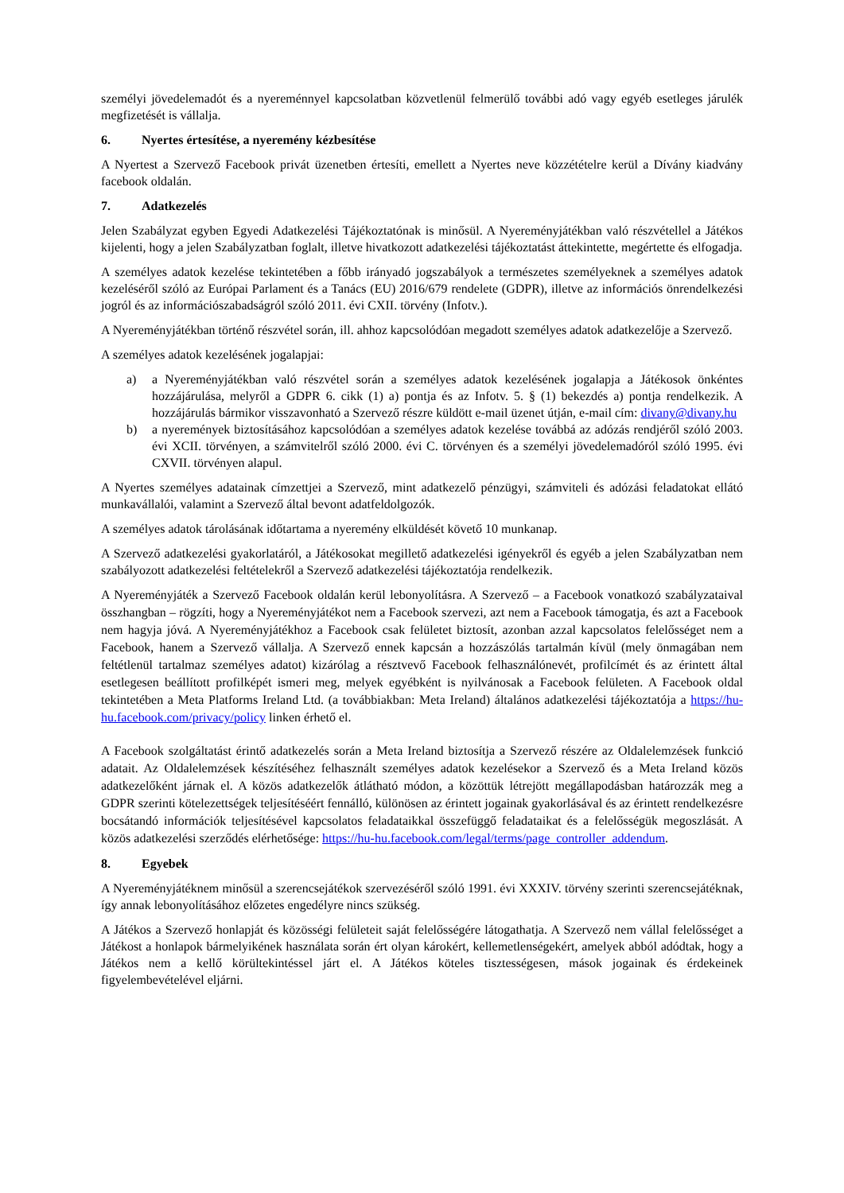személyi jövedelemadót és a nyereménnyel kapcsolatban közvetlenül felmerülő további adó vagy egyéb esetleges járulék megfizetését is vállalja.
6. Nyertes értesítése, a nyeremény kézbesítése
A Nyertest a Szervező Facebook privát üzenetben értesíti, emellett a Nyertes neve közzétételre kerül a Dívány kiadvány facebook oldalán.
7. Adatkezelés
Jelen Szabályzat egyben Egyedi Adatkezelési Tájékoztatónak is minősül. A Nyereményjátékban való részvétellel a Játékos kijelenti, hogy a jelen Szabályzatban foglalt, illetve hivatkozott adatkezelési tájékoztatást áttekintette, megértette és elfogadja.
A személyes adatok kezelése tekintetében a főbb irányadó jogszabályok a természetes személyeknek a személyes adatok kezeléséről szóló az Európai Parlament és a Tanács (EU) 2016/679 rendelete (GDPR), illetve az információs önrendelkezési jogról és az információszabadságról szóló 2011. évi CXII. törvény (Infotv.).
A Nyereményjátékban történő részvétel során, ill. ahhoz kapcsolódóan megadott személyes adatok adatkezelője a Szervező.
A személyes adatok kezelésének jogalapjai:
a) a Nyereményjátékban való részvétel során a személyes adatok kezelésének jogalapja a Játékosok önkéntes hozzájárulása, melyről a GDPR 6. cikk (1) a) pontja és az Infotv. 5. § (1) bekezdés a) pontja rendelkezik. A hozzájárulás bármikor visszavonható a Szervező részre küldött e-mail üzenet útján, e-mail cím: divany@divany.hu
b) a nyeremények biztosításához kapcsolódóan a személyes adatok kezelése továbbá az adózás rendjéről szóló 2003. évi XCII. törvényen, a számvitelről szóló 2000. évi C. törvényen és a személyi jövedelemadóról szóló 1995. évi CXVII. törvényen alapul.
A Nyertes személyes adatainak címzettjei a Szervező, mint adatkezelő pénzügyi, számviteli és adózási feladatokat ellátó munkavállalói, valamint a Szervező által bevont adatfeldolgozók.
A személyes adatok tárolásának időtartama a nyeremény elküldését követő 10 munkanap.
A Szervező adatkezelési gyakorlatáról, a Játékosokat megillető adatkezelési igényekről és egyéb a jelen Szabályzatban nem szabályozott adatkezelési feltételekről a Szervező adatkezelési tájékoztatója rendelkezik.
A Nyereményjáték a Szervező Facebook oldalán kerül lebonyolításra. A Szervező – a Facebook vonatkozó szabályzataival összhangban – rögzíti, hogy a Nyereményjátékot nem a Facebook szervezi, azt nem a Facebook támogatja, és azt a Facebook nem hagyja jóvá. A Nyereményjátékhoz a Facebook csak felületet biztosít, azonban azzal kapcsolatos felelősséget nem a Facebook, hanem a Szervező vállalja. A Szervező ennek kapcsán a hozzászólás tartalmán kívül (mely önmagában nem feltétlenül tartalmaz személyes adatot) kizárólag a résztvevő Facebook felhasználónevét, profilcímét és az érintett által esetlegesen beállított profilképét ismeri meg, melyek egyébként is nyilvánosak a Facebook felületen. A Facebook oldal tekintetében a Meta Platforms Ireland Ltd. (a továbbiakban: Meta Ireland) általános adatkezelési tájékoztatója a https://hu-hu.facebook.com/privacy/policy linken érhető el.
A Facebook szolgáltatást érintő adatkezelés során a Meta Ireland biztosítja a Szervező részére az Oldalelemzések funkció adatait. Az Oldalelemzések készítéséhez felhasznált személyes adatok kezelésekor a Szervező és a Meta Ireland közös adatkezelőként járnak el. A közös adatkezelők átlátható módon, a közöttük létrejött megállapodásban határozzák meg a GDPR szerinti kötelezettségek teljesítéséért fennálló, különösen az érintett jogainak gyakorlásával és az érintett rendelkezésre bocsátandó információk teljesítésével kapcsolatos feladataikkal összefüggő feladataikat és a felelősségük megoszlását. A közös adatkezelési szerződés elérhetősége: https://hu-hu.facebook.com/legal/terms/page_controller_addendum.
8. Egyebek
A Nyereményjátéknem minősül a szerencsejátékok szervezéséről szóló 1991. évi XXXIV. törvény szerinti szerencsejátéknak, így annak lebonyolításához előzetes engedélyre nincs szükség.
A Játékos a Szervező honlapját és közösségi felületeit saját felelősségére látogathatja. A Szervező nem vállal felelősséget a Játékost a honlapok bármelyikének használata során ért olyan károkért, kellemetlenségekért, amelyek abból adódtak, hogy a Játékos nem a kellő körültekintéssel járt el. A Játékos köteles tisztességesen, mások jogainak és érdekeinek figyelembevételével eljárni.